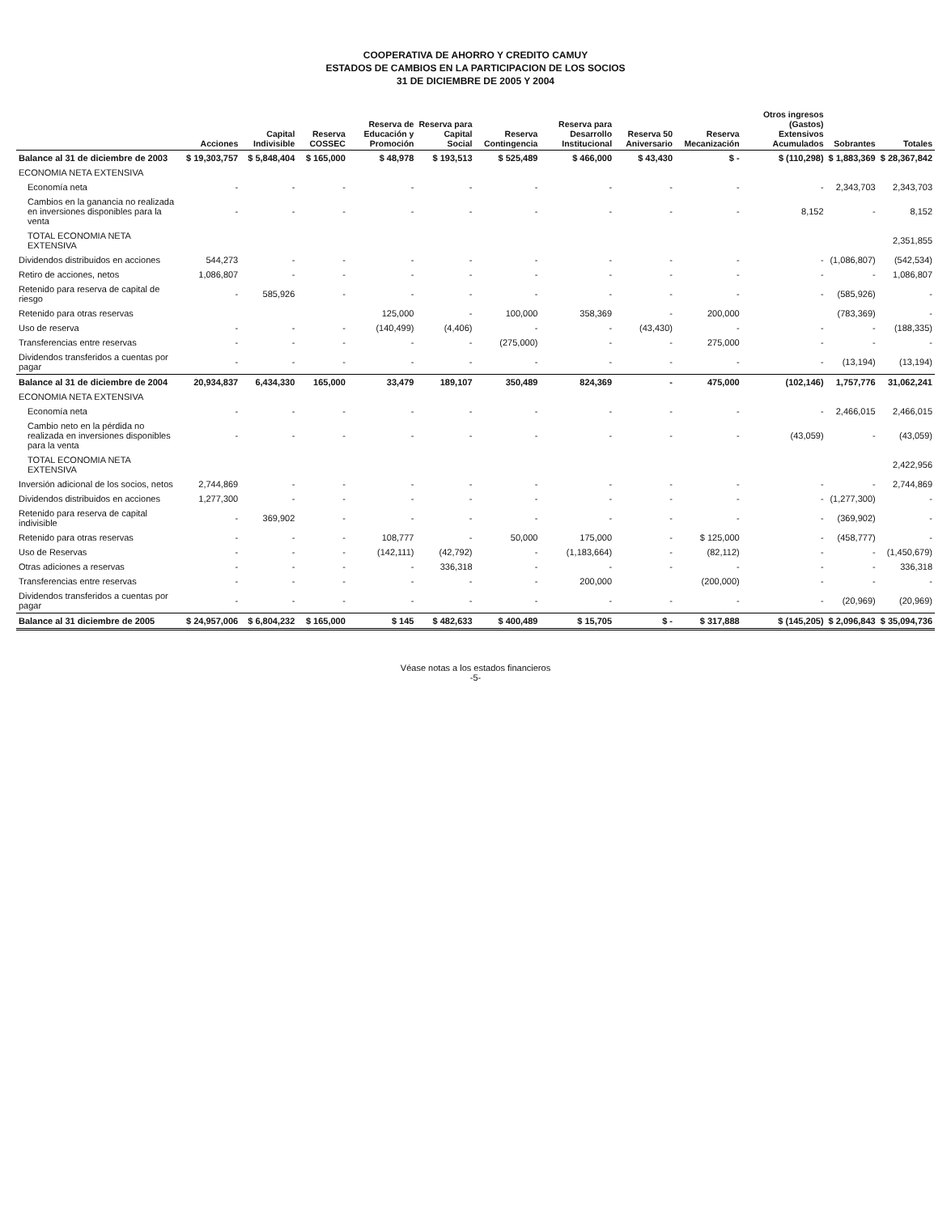COOPERATIVA DE AHORRO Y CREDITO CAMUY
ESTADOS DE CAMBIOS EN LA PARTICIPACION DE LOS SOCIOS
31 DE DICIEMBRE DE 2005 Y 2004
| | Acciones | Capital Indivisible | Reserva COSSEC | Reserva de Educación y Promoción | Reserva para Capital Social | Reserva Contingencia | Reserva para Desarrollo Institucional | Reserva 50 Aniversario | Reserva Mecanización | Otros ingresos (Gastos) Extensivos Acumulados | Sobrantes | Totales |
| --- | --- | --- | --- | --- | --- | --- | --- | --- | --- | --- | --- | --- |
| Balance al 31 de diciembre de 2003 | $ 19,303,757 | $ 5,848,404 | $ 165,000 | $ 48,978 | $ 193,513 | $ 525,489 | $ 466,000 | $ 43,430 | $ - | $ (110,298) | $ 1,883,369 | $ 28,367,842 |
| ECONOMIA NETA EXTENSIVA | | | | | | | | | | | | |
| Economía neta | - | - | - | - | - | - | - | - | - | - | 2,343,703 | 2,343,703 |
| Cambios en la ganancia no realizada en inversiones disponibles para la venta | - | - | - | - | - | - | - | - | - | 8,152 | - | 8,152 |
| TOTAL ECONOMIA NETA EXTENSIVA | | | | | | | | | | | | 2,351,855 |
| Dividendos distribuidos en acciones | 544,273 | - | - | - | - | - | - | - | - | - | (1,086,807) | (542,534) |
| Retiro de acciones, netos | 1,086,807 | - | - | - | - | - | - | - | - | - | - | 1,086,807 |
| Retenido para reserva de capital de riesgo | - | 585,926 | - | - | - | - | - | - | - | - | (585,926) | - |
| Retenido para otras reservas | | | | 125,000 | - | 100,000 | 358,369 | - | 200,000 | | (783,369) | - |
| Uso de reserva | - | - | - | (140,499) | (4,406) | - | - | (43,430) | - | - | - | (188,335) |
| Transferencias entre reservas | - | - | - | - | - | (275,000) | - | - | 275,000 | - | - | - |
| Dividendos transferidos a cuentas por pagar | - | - | - | - | - | - | - | - | - | - | (13,194) | (13,194) |
| Balance al 31 de diciembre de 2004 | 20,934,837 | 6,434,330 | 165,000 | 33,479 | 189,107 | 350,489 | 824,369 | - | 475,000 | (102,146) | 1,757,776 | 31,062,241 |
| ECONOMIA NETA EXTENSIVA | | | | | | | | | | | | |
| Economía neta | - | - | - | - | - | - | - | - | - | - | 2,466,015 | 2,466,015 |
| Cambio neto en la pérdida no realizada en inversiones disponibles para la venta | - | - | - | - | - | - | - | - | - | (43,059) | - | (43,059) |
| TOTAL ECONOMIA NETA EXTENSIVA | | | | | | | | | | | | 2,422,956 |
| Inversión adicional de los socios, netos | 2,744,869 | - | - | - | - | - | - | - | - | - | - | 2,744,869 |
| Dividendos distribuidos en acciones | 1,277,300 | - | - | - | - | - | - | - | - | - | (1,277,300) | - |
| Retenido para reserva de capital indivisible | - | 369,902 | - | - | - | - | - | - | - | - | (369,902) | - |
| Retenido para otras reservas | - | - | - | 108,777 | - | 50,000 | 175,000 | - | $ 125,000 | - | (458,777) | - |
| Uso de Reservas | - | - | - | (142,111) | (42,792) | - | (1,183,664) | - | (82,112) | - | - | (1,450,679) |
| Otras adiciones a reservas | - | - | - | - | 336,318 | - | - | - | - | - | - | 336,318 |
| Transferencias entre reservas | - | - | - | - | - | - | 200,000 | | (200,000) | - | - | - |
| Dividendos transferidos a cuentas por pagar | - | - | - | - | - | - | - | - | - | - | (20,969) | (20,969) |
| Balance al 31 diciembre de 2005 | $ 24,957,006 | $ 6,804,232 | $ 165,000 | $ 145 | $ 482,633 | $ 400,489 | $ 15,705 | $ - | $ 317,888 | $ (145,205) | $ 2,096,843 | $ 35,094,736 |
Véase notas a los estados financieros
-5-